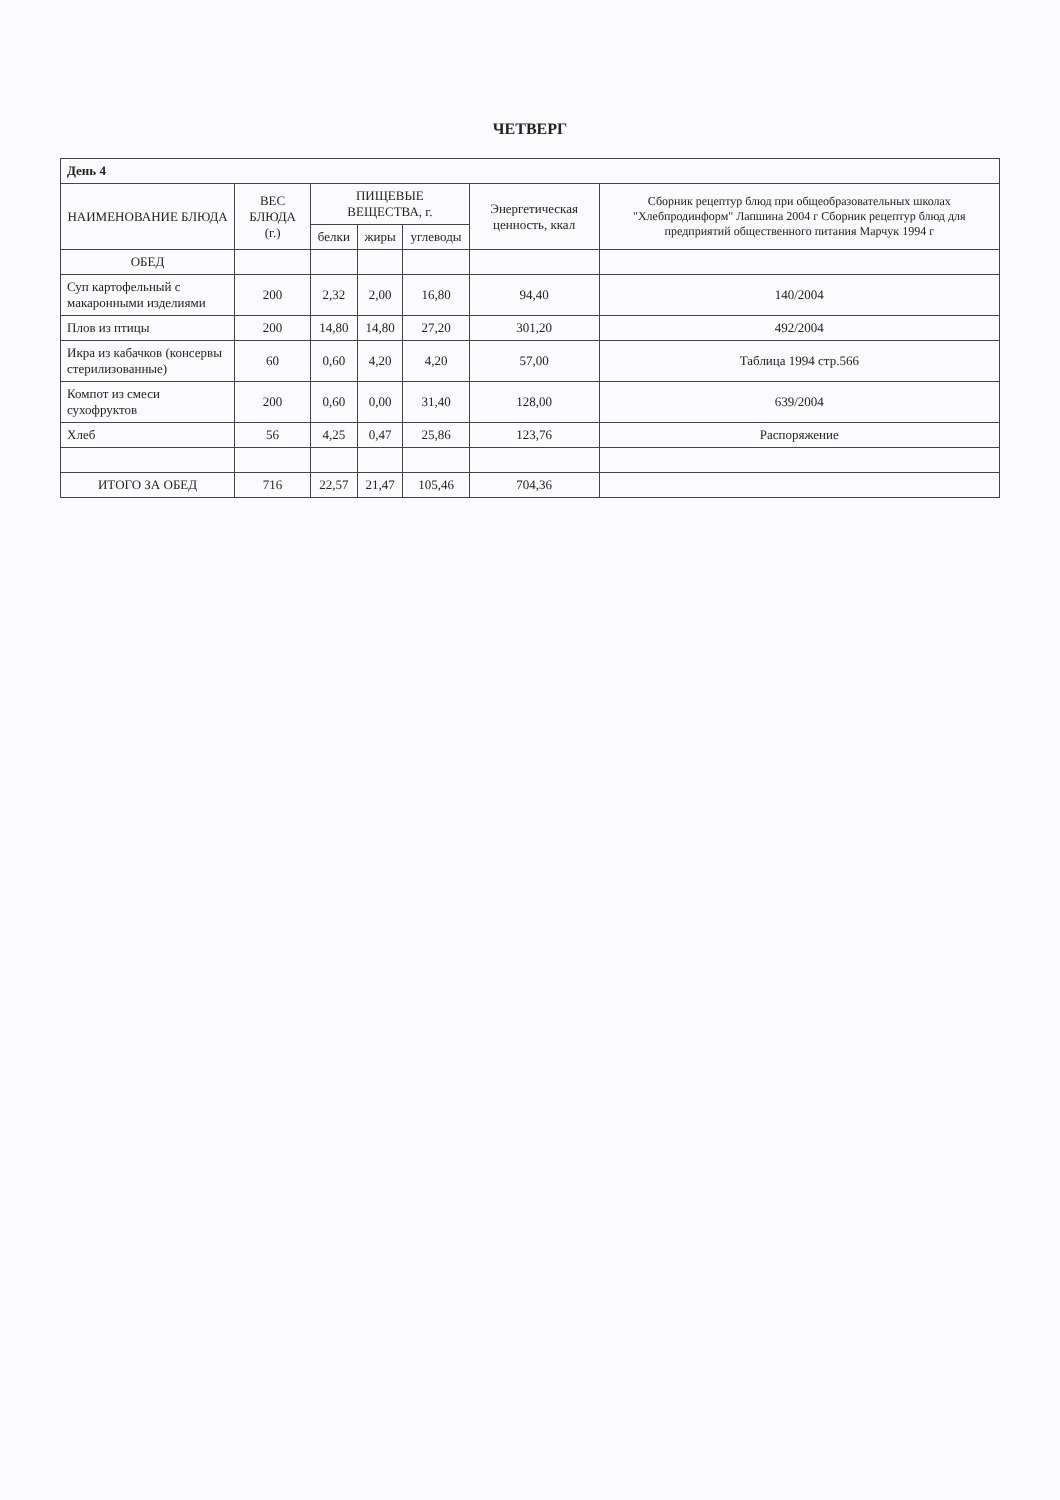ЧЕТВЕРГ
| День 4 | | | | | | |
| НАИМЕНОВАНИЕ БЛЮДА | ВЕС БЛЮДА (г.) | ПИЩЕВЫЕ ВЕЩЕСТВА, г. | | | Энергетическая ценность, ккал | Сборник рецептур блюд при общеобразовательных школах "Хлебпродинформ" Лапшина 2004 г Сборник рецептур блюд для предприятий общественного питания Марчук 1994 г |
| | | белки | жиры | углеводы | | |
| ОБЕД | | | | | | |
| Суп картофельный с макаронными изделиями | 200 | 2,32 | 2,00 | 16,80 | 94,40 | 140/2004 |
| Плов из птицы | 200 | 14,80 | 14,80 | 27,20 | 301,20 | 492/2004 |
| Икра из кабачков (консервы стерилизованные) | 60 | 0,60 | 4,20 | 4,20 | 57,00 | Таблица 1994 стр.566 |
| Компот из смеси сухофруктов | 200 | 0,60 | 0,00 | 31,40 | 128,00 | 639/2004 |
| Хлеб | 56 | 4,25 | 0,47 | 25,86 | 123,76 | Распоряжение |
| ИТОГО ЗА ОБЕД | 716 | 22,57 | 21,47 | 105,46 | 704,36 | |